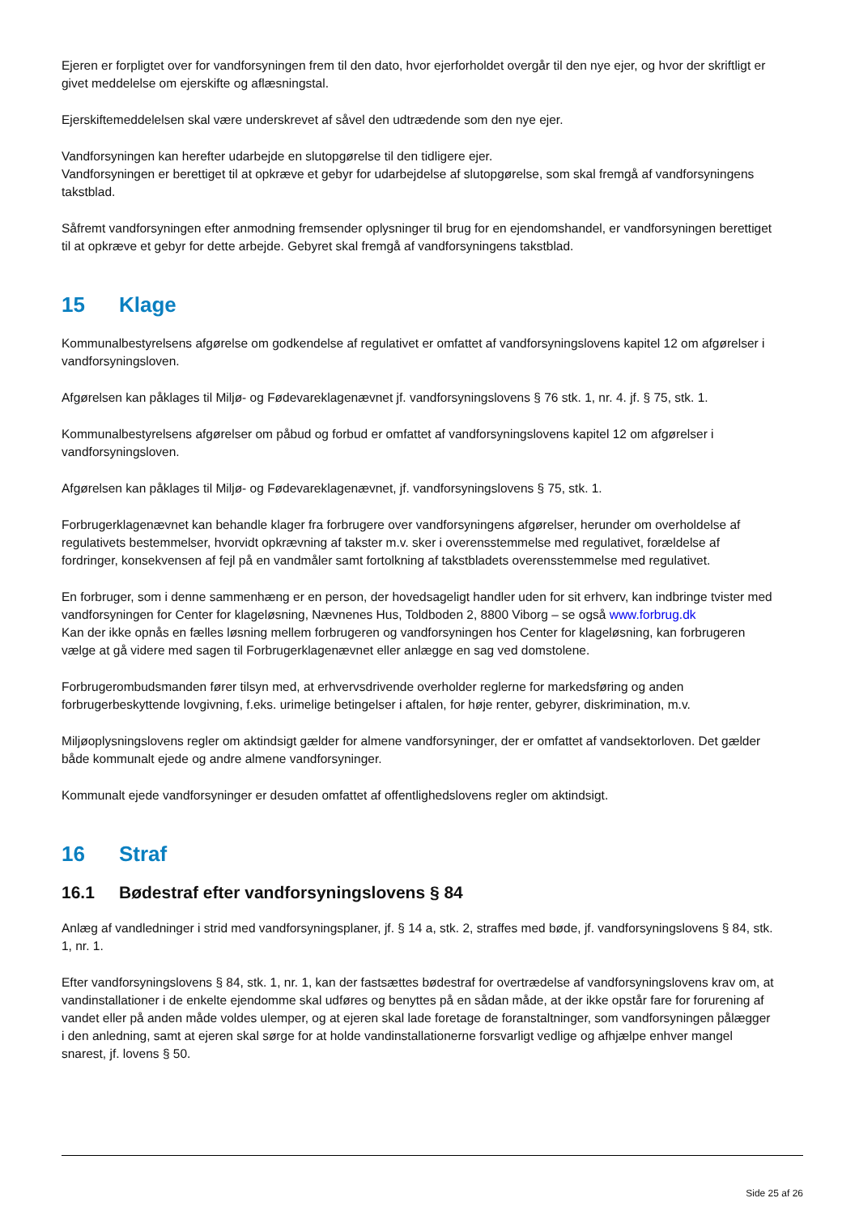Ejeren er forpligtet over for vandforsyningen frem til den dato, hvor ejerforholdet overgår til den nye ejer, og hvor der skriftligt er givet meddelelse om ejerskifte og aflæsningstal.
Ejerskiftemeddelelsen skal være underskrevet af såvel den udtrædende som den nye ejer.
Vandforsyningen kan herefter udarbejde en slutopgørelse til den tidligere ejer.
Vandforsyningen er berettiget til at opkræve et gebyr for udarbejdelse af slutopgørelse, som skal fremgå af vandforsyningens takstblad.
Såfremt vandforsyningen efter anmodning fremsender oplysninger til brug for en ejendomshandel, er vandforsyningen berettiget til at opkræve et gebyr for dette arbejde. Gebyret skal fremgå af vandforsyningens takstblad.
15 Klage
Kommunalbestyrelsens afgørelse om godkendelse af regulativet er omfattet af vandforsyningslovens kapitel 12 om afgørelser i vandforsyningsloven.
Afgørelsen kan påklages til Miljø- og Fødevareklagenævnet jf. vandforsyningslovens § 76 stk. 1, nr. 4. jf. § 75, stk. 1.
Kommunalbestyrelsens afgørelser om påbud og forbud er omfattet af vandforsyningslovens kapitel 12 om afgørelser i vandforsyningsloven.
Afgørelsen kan påklages til Miljø- og Fødevareklagenævnet, jf. vandforsyningslovens § 75, stk. 1.
Forbrugerklagenævnet kan behandle klager fra forbrugere over vandforsyningens afgørelser, herunder om overholdelse af regulativets bestemmelser, hvorvidt opkrævning af takster m.v. sker i overensstemmelse med regulativet, forældelse af fordringer, konsekvensen af fejl på en vandmåler samt fortolkning af takstbladets overensstemmelse med regulativet.
En forbruger, som i denne sammenhæng er en person, der hovedsageligt handler uden for sit erhverv, kan indbringe tvister med vandforsyningen for Center for klageløsning, Nævnenes Hus, Toldboden 2, 8800 Viborg – se også www.forbrug.dk
Kan der ikke opnås en fælles løsning mellem forbrugeren og vandforsyningen hos Center for klageløsning, kan forbrugeren vælge at gå videre med sagen til Forbrugerklagenævnet eller anlægge en sag ved domstolene.
Forbrugerombudsmanden fører tilsyn med, at erhvervsdrivende overholder reglerne for markedsføring og anden forbrugerbeskyttende lovgivning, f.eks. urimelige betingelser i aftalen, for høje renter, gebyrer, diskrimination, m.v.
Miljøoplysningslovens regler om aktindsigt gælder for almene vandforsyninger, der er omfattet af vandsektorloven. Det gælder både kommunalt ejede og andre almene vandforsyninger.
Kommunalt ejede vandforsyninger er desuden omfattet af offentlighedslovens regler om aktindsigt.
16 Straf
16.1 Bødestraf efter vandforsyningslovens § 84
Anlæg af vandledninger i strid med vandforsyningsplaner, jf. § 14 a, stk. 2, straffes med bøde, jf. vandforsyningslovens § 84, stk. 1, nr. 1.
Efter vandforsyningslovens § 84, stk. 1, nr. 1, kan der fastsættes bødestraf for overtrædelse af vandforsyningslovens krav om, at vandinstallationer i de enkelte ejendomme skal udføres og benyttes på en sådan måde, at der ikke opstår fare for forurening af vandet eller på anden måde voldes ulemper, og at ejeren skal lade foretage de foranstaltninger, som vandforsyningen pålægger i den anledning, samt at ejeren skal sørge for at holde vandinstallationerne forsvarligt vedlige og afhjælpe enhver mangel snarest, jf. lovens § 50.
Side 25 af 26